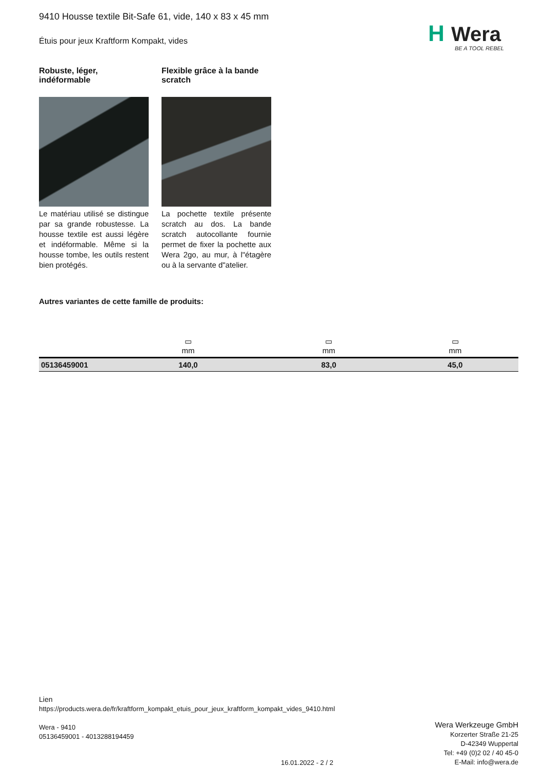H
Wera
BE A TOOL REBEL
9410 Housse textile Bit-Safe 61, vide, 140 x 83 x 45 mm
Étuis pour jeux Kraftform Kompakt, vides
Robuste, léger, indéformable
Le matériau utilisé se distingue par sa grande robustesse. La housse textile est aussi légère et indéformable. Même si la housse tombe, les outils restent bien protégés.
Flexible grâce à la bande scratch
La pochette textile présente scratch au dos. La bande scratch autocollante fournie permet de fixer la pochette aux Wera 2go, au mur, à l"étagère ou à la servante d"atelier.
Autres variantes de cette famille de produits:
| | ▭ mm | ▭ mm | ▭ mm |
| 05136459001 | 140,0 | 83,0 | 45,0 |
Lien
https://products.wera.de/fr/kraftform_kompakt_etuis_pour_jeux_kraftform_kompakt_vides_9410.html
Wera - 9410
05136459001 - 4013288194459
Wera Werkzeuge GmbH
Korzerter Straße 21-25
D-42349 Wuppertal
Tel: +49 (0)2 02 / 40 45-0
E-Mail: info@wera.de
16.01.2022 - 2 / 2